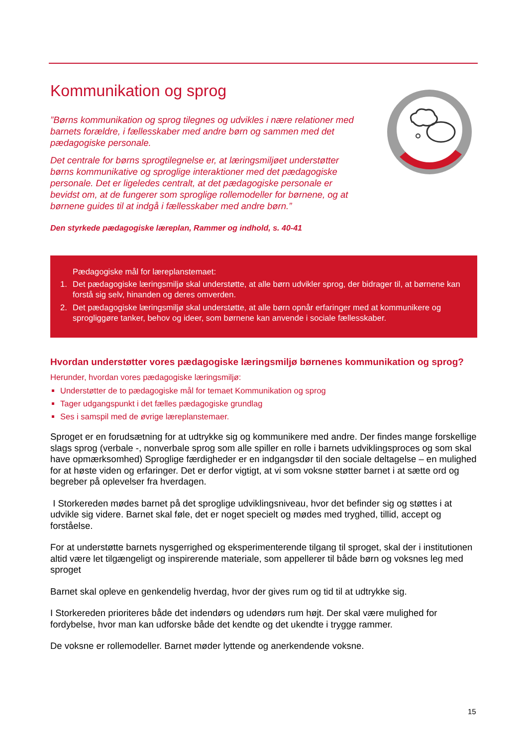Kommunikation og sprog
”Børns kommunikation og sprog tilegnes og udvikles i nære relationer med barnets forældre, i fællesskaber med andre børn og sammen med det pædagogiske personale.
Det centrale for børns sprogtilegnelse er, at læringsmiljøet understøtter børns kommunikative og sproglige interaktioner med det pædagogiske personale. Det er ligeledes centralt, at det pædagogiske personale er bevidst om, at de fungerer som sproglige rollemodeller for børnene, og at børnene guides til at indgå i fællesskaber med andre børn.”
Den styrkede pædagogiske læreplan, Rammer og indhold, s. 40-41
Pædagogiske mål for læreplanstemaet:
1. Det pædagogiske læringsmiljø skal understøtte, at alle børn udvikler sprog, der bidrager til, at børnene kan forstå sig selv, hinanden og deres omverden.
2. Det pædagogiske læringsmiljø skal understøtte, at alle børn opnår erfaringer med at kommunikere og sprogliggøre tanker, behov og ideer, som børnene kan anvende i sociale fællesskaber.
Hvordan understøtter vores pædagogiske læringsmiljø børnenes kommunikation og sprog?
Herunder, hvordan vores pædagogiske læringsmiljø:
Understøtter de to pædagogiske mål for temaet Kommunikation og sprog
Tager udgangspunkt i det fælles pædagogiske grundlag
Ses i samspil med de øvrige læreplanstemaer.
Sproget er en forudsætning for at udtrykke sig og kommunikere med andre. Der findes mange forskellige slags sprog (verbale -, nonverbale sprog som alle spiller en rolle i barnets udviklingsproces og som skal have opmærksomhed) Sproglige færdigheder er en indgangsdør til den sociale deltagelse – en mulighed for at høste viden og erfaringer. Det er derfor vigtigt, at vi som voksne støtter barnet i at sætte ord og begreber på oplevelser fra hverdagen.
I Storkereden mødes barnet på det sproglige udviklingsniveau, hvor det befinder sig og støttes i at udvikle sig videre. Barnet skal føle, det er noget specielt og mødes med tryghed, tillid, accept og forståelse.
For at understøtte barnets nysgerrighed og eksperimenterende tilgang til sproget, skal der i institutionen altid være let tilgængeligt og inspirerende materiale, som appellerer til både børn og voksnes leg med sproget
Barnet skal opleve en genkendelig hverdag, hvor der gives rum og tid til at udtrykke sig.
I Storkereden prioriteres både det indendørs og udendørs rum højt. Der skal være mulighed for fordybelse, hvor man kan udforske både det kendte og det ukendte i trygge rammer.
De voksne er rollemodeller. Barnet møder lyttende og anerkendende voksne.
15